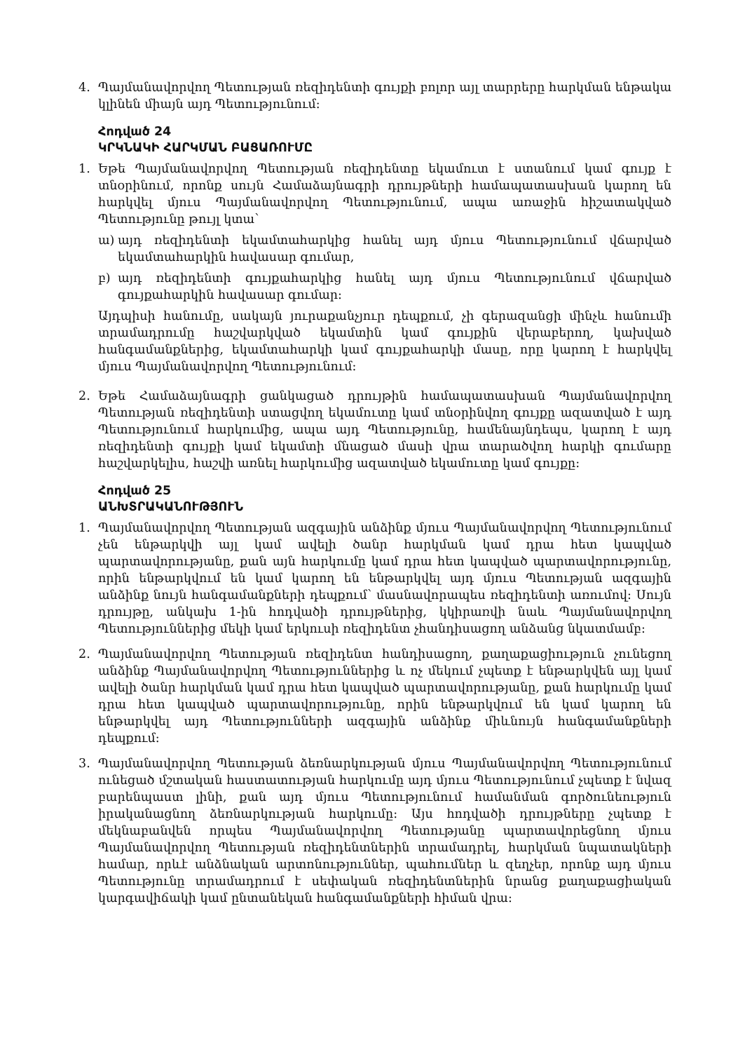4. Պայմանավորվող Պետության ռեզիդենտի գույքի բոլոր այլ տարրերը հարկման ենթակա կլինեն միայն այդ Պետությունում:
Հոդված 24
ԿՐԿՆԱԿԻ ՀԱՐԿՄԱՆ ԲԱՑԱՌՈՒՄԸ
1. Եթե Պայմանավորվող Պետության ռեզիդենտը եկամուտ է ստանում կամ գույք է տնօրինում, որոնք սույն Համաձայնագրի դրույթների համապատասխան կարող են հարկվել մյուս Պայմանավորվող Պետությունում, ապա առաջին հիշատակված Պետությունը թույլ կտա՝
ա) այդ ռեզիդենտի եկամտահարկից հանել այդ մյուս Պետությունում վճարված եկամտահարկին հավասար գումար,
բ) այդ ռեզիդենտի գույքահարկից հանել այդ մյուս Պետությունում վճարված գույքահարկին հավասար գումար:
Այդպիսի հանումը, սակայն յուրաքանչյուր դեպքում, չի գերազանցի մինչև հանումի տրամադրումը հաշվարկված եկամտին կամ գույքին վերաբերող, կախված հանգամանքներից, եկամտահարկի կամ գույքահարկի մասը, որը կարող է հարկվել մյուս Պայմանավորվող Պետությունում:
2. Եթե Համաձայնագրի ցանկացած դրույթին համապատասխան Պայմանավորվող Պետության ռեզիդենտի ստացվող եկամուտը կամ տնօրինվող գույքը ազատված է այդ Պետությունում հարկումից, ապա այդ Պետությունը, համենայնդեպս, կարող է այդ ռեզիդենտի գույքի կամ եկամտի մնացած մասի վրա տարածվող հարկի գումարը հաշվարկելիս, հաշվի առնել հարկումից ազատված եկամուտը կամ գույքը:
Հոդված 25
ԱՆԽՏՐԱԿԱՆՈՒԹՅՈՒՆ
1. Պայմանավորվող Պետության ազգային անձինք մյուս Պայմանավորվող Պետությունում չեն ենթարկվի այլ կամ ավելի ծանր հարկման կամ դրա հետ կապված պարտավորությանը, քան այն հարկումը կամ դրա հետ կապված պարտավորությունը, որին ենթարկվում են կամ կարող են ենթարկվել այդ մյուս Պետության ազգային անձինք նույն հանգամանքների դեպքում՝ մասնավորապես ռեզիդենտի առումով: Սույն դրույթը, անկախ 1-ին հոդվածի դրույթներից, կկիրառվի նաև Պայմանավորվող Պետություններից մեկի կամ երկուսի ռեզիդենտ չհանդիսացող անձանց նկատմամբ:
2. Պայմանավորվող Պետության ռեզիդենտ հանդիսացող, քաղաքացիություն չունեցող անձինք Պայմանավորվող Պետություններից և ոչ մեկում չպետք է ենթարկվեն այլ կամ ավելի ծանր հարկման կամ դրա հետ կապված պարտավորությանը, քան հարկումը կամ դրա հետ կապված պարտավորությունը, որին ենթարկվում են կամ կարող են ենթարկվել այդ Պետությունների ազգային անձինք միևնույն հանգամանքների դեպքում:
3. Պայմանավորվող Պետության ձեռնարկության մյուս Պայմանավորվող Պետությունում ունեցած մշտական հաստատության հարկումը այդ մյուս Պետությունում չպետք է նվազ բարենպաստ լինի, քան այդ մյուս Պետությունում համանման գործունեություն իրականացնող ձեռնարկության հարկումը: Այս հոդվածի դրույթները չպետք է մեկնաբանվեն որպես Պայմանավորվող Պետությանը պարտավորեցնող մյուս Պայմանավորվող Պետության ռեզիդենտներին տրամադրել, հարկման նպատակների համար, որևէ անձնական արտոնություններ, պահումներ և զեղչեր, որոնք այդ մյուս Պետությունը տրամադրում է սեփական ռեզիդենտներին նրանց քաղաքացիական կարգավիճակի կամ ընտանեկան հանգամանքների հիման վրա: